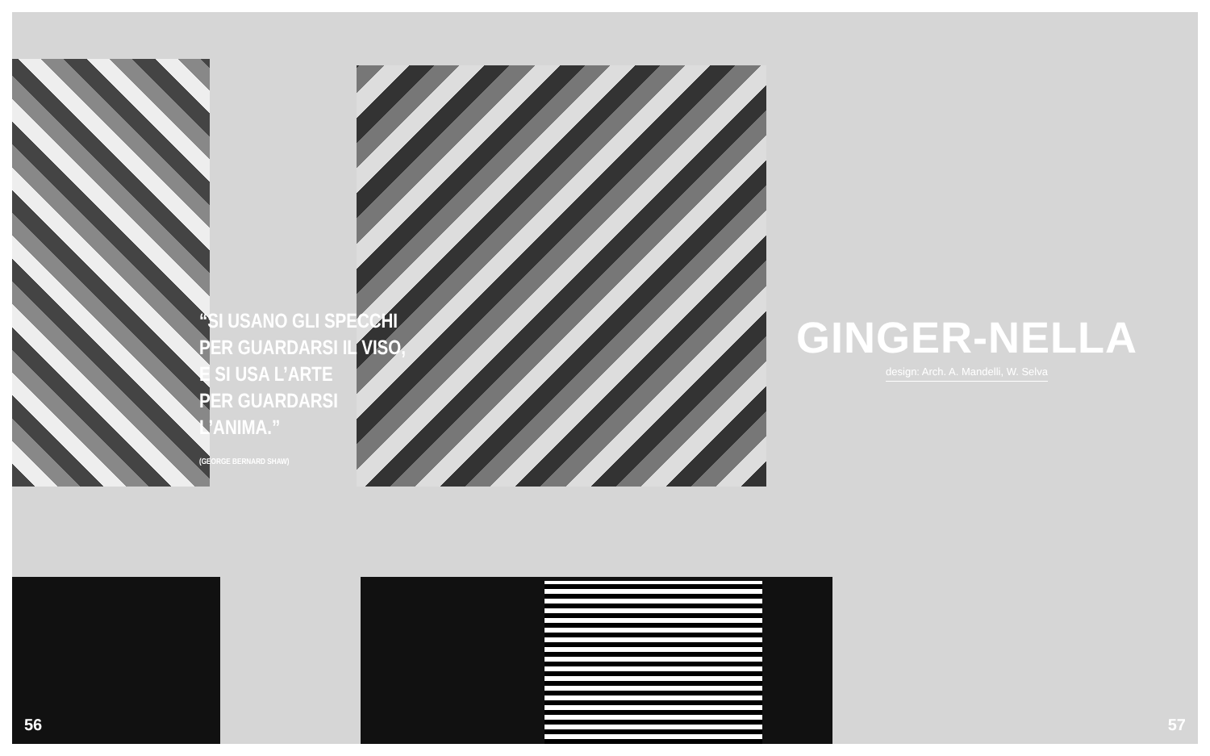“SI USANO GLI SPECCHI
PER GUARDARSI IL VISO,
E SI USA L’ARTE
PER GUARDARSI L’ANIMA.”
(GEORGE BERNARD SHAW)
GINGER-NELLA
design: Arch. A. Mandelli, W. Selva
56 57